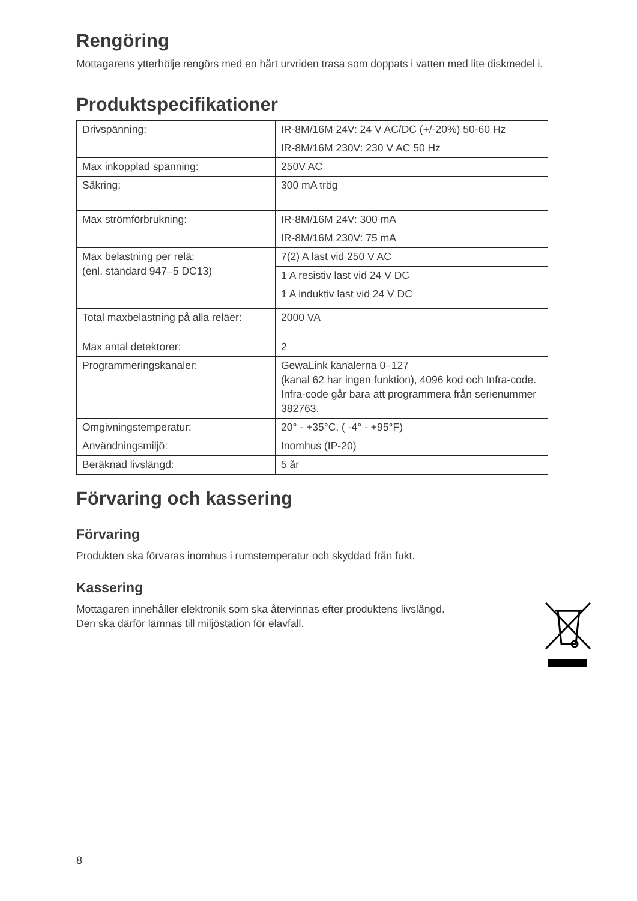Rengöring
Mottagarens ytterhölje rengörs med en hårt urvriden trasa som doppats i vatten med lite diskmedel i.
Produktspecifikationer
| Drivspänning: | IR-8M/16M 24V: 24 V AC/DC (+/-20%) 50-60 Hz |
| | IR-8M/16M 230V: 230 V AC 50 Hz |
| Max inkopplad spänning: | 250V AC |
| Säkring: | 300 mA trög |
| Max strömförbrukning: | IR-8M/16M 24V: 300 mA |
| | IR-8M/16M 230V: 75 mA |
| Max belastning per relä: (enl. standard 947–5 DC13) | 7(2) A last vid 250 V AC |
| | 1 A resistiv last vid 24 V DC |
| | 1 A induktiv last vid 24 V DC |
| Total maxbelastning på alla reläer: | 2000 VA |
| Max antal detektorer: | 2 |
| Programmeringskanaler: | GewaLink kanalerna 0–127 (kanal 62 har ingen funktion), 4096 kod och Infra-code. Infra-code går bara att programmera från serienummer 382763. |
| Omgivningstemperatur: | 20° - +35°C, ( -4° - +95°F) |
| Användningsmiljö: | Inomhus (IP-20) |
| Beräknad livslängd: | 5 år |
Förvaring och kassering
Förvaring
Produkten ska förvaras inomhus i rumstemperatur och skyddad från fukt.
Kassering
Mottagaren innehåller elektronik som ska återvinnas efter produktens livslängd.
Den ska därför lämnas till miljöstation för elavfall.
8